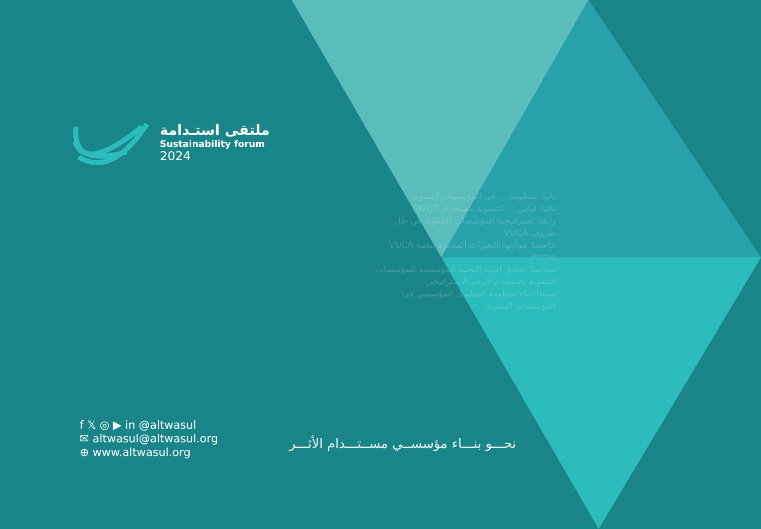ثانيا: منظومة ... في المؤسسات التنموية
ثالثا: قياس ... التنموية باستخدام SWOT
رابعا: استراتيجية المؤسسات التنموية في ظل ظروف VUCA
خامسا: مواجهة التغيرات المدمرة بتقنية VUCA Prime
سادسا: تحقيق البنية التحتية المؤسسية للمؤسسات التنموية باستخدام الرقم الاستراتيجي
سابعا: بناء منظومة التماسك المؤسسي في المؤسسات التنموية
ملتقى استـدامة
Sustainability forum
2024
f 𝕏 ◎ ▶ in @altwasul
✉ altwasul@altwasul.org
⊕ www.altwasul.org
نحـــو بنـــاء مؤسســي مســتـــدام الأثـــر